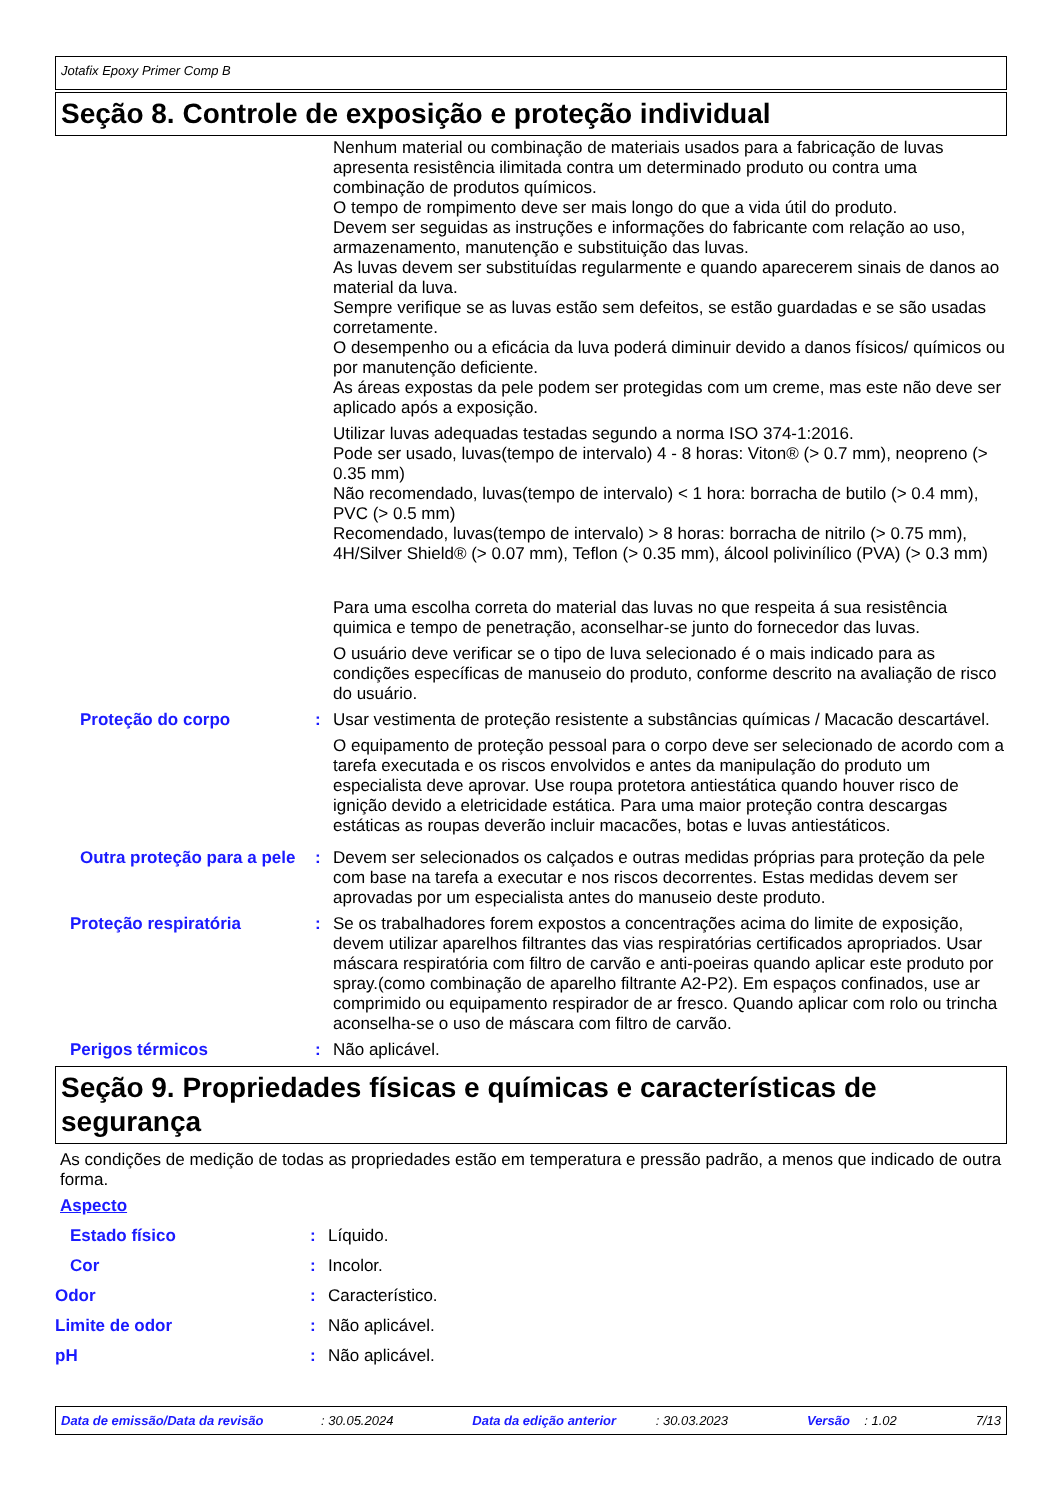Jotafix Epoxy Primer Comp B
Seção 8. Controle de exposição e proteção individual
Nenhum material ou combinação de materiais usados para a fabricação de luvas apresenta resistência ilimitada contra um determinado produto ou contra uma combinação de produtos químicos.
O tempo de rompimento deve ser mais longo do que a vida útil do produto.
Devem ser seguidas as instruções e informações do fabricante com relação ao uso, armazenamento, manutenção e substituição das luvas.
As luvas devem ser substituídas regularmente e quando aparecerem sinais de danos ao material da luva.
Sempre verifique se as luvas estão sem defeitos, se estão guardadas e se são usadas corretamente.
O desempenho ou a eficácia da luva poderá diminuir devido a danos físicos/ químicos ou por manutenção deficiente.
As áreas expostas da pele podem ser protegidas com um creme, mas este não deve ser aplicado após a exposição.
Utilizar luvas adequadas testadas segundo a norma ISO 374-1:2016.
Pode ser usado, luvas(tempo de intervalo) 4 - 8 horas: Viton® (> 0.7 mm), neopreno (> 0.35 mm)
Não recomendado, luvas(tempo de intervalo) < 1 hora: borracha de butilo (> 0.4 mm), PVC (> 0.5 mm)
Recomendado, luvas(tempo de intervalo) > 8 horas: borracha de nitrilo (> 0.75 mm), 4H/Silver Shield® (> 0.07 mm), Teflon (> 0.35 mm), álcool polivinílico (PVA) (> 0.3 mm)
Para uma escolha correta do material das luvas no que respeita á sua resistência quimica e tempo de penetração, aconselhar-se junto do fornecedor das luvas.
O usuário deve verificar se o tipo de luva selecionado é o mais indicado para as condições específicas de manuseio do produto, conforme descrito na avaliação de risco do usuário.
Proteção do corpo :
Usar vestimenta de proteção resistente a substâncias químicas / Macacão descartável.
O equipamento de proteção pessoal para o corpo deve ser selecionado de acordo com a tarefa executada e os riscos envolvidos e antes da manipulação do produto um especialista deve aprovar. Use roupa protetora antiestática quando houver risco de ignição devido a eletricidade estática. Para uma maior proteção contra descargas estáticas as roupas deverão incluir macacões, botas e luvas antiestáticos.
Outra proteção para a pele
: Devem ser selecionados os calçados e outras medidas próprias para proteção da pele com base na tarefa a executar e nos riscos decorrentes. Estas medidas devem ser aprovadas por um especialista antes do manuseio deste produto.
Proteção respiratória : Se os trabalhadores forem expostos a concentrações acima do limite de exposição, devem utilizar aparelhos filtrantes das vias respiratórias certificados apropriados. Usar máscara respiratória com filtro de carvão e anti-poeiras quando aplicar este produto por spray.(como combinação de aparelho filtrante A2-P2). Em espaços confinados, use ar comprimido ou equipamento respirador de ar fresco. Quando aplicar com rolo ou trincha aconselha-se o uso de máscara com filtro de carvão.
Perigos térmicos : Não aplicável.
Seção 9. Propriedades físicas e químicas e características de segurança
As condições de medição de todas as propriedades estão em temperatura e pressão padrão, a menos que indicado de outra forma.
Aspecto
Estado físico : Líquido.
Cor : Incolor.
Odor : Característico.
Limite de odor : Não aplicável.
pH : Não aplicável.
Data de emissão/Data da revisão : 30.05.2024 Data da edição anterior : 30.03.2023 Versão : 1.02 7/13